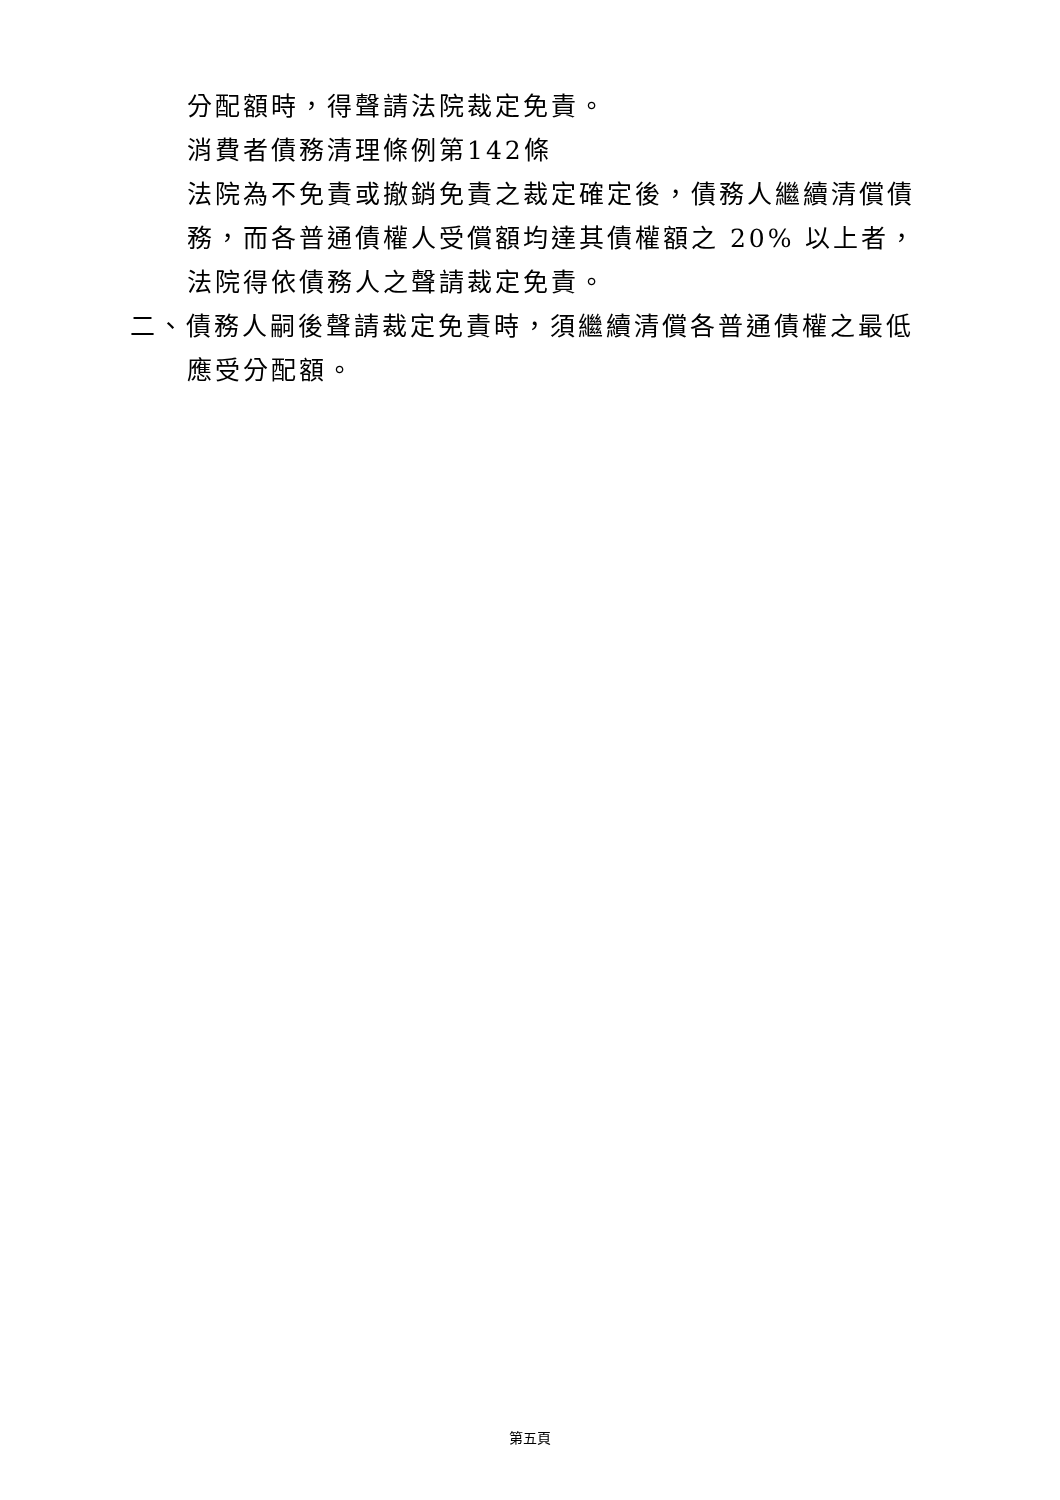分配額時，得聲請法院裁定免責。
消費者債務清理條例第142條
法院為不免責或撤銷免責之裁定確定後，債務人繼續清償債務，而各普通債權人受償額均達其債權額之 20% 以上者，法院得依債務人之聲請裁定免責。
二、債務人嗣後聲請裁定免責時，須繼續清償各普通債權之最低應受分配額。
第五頁